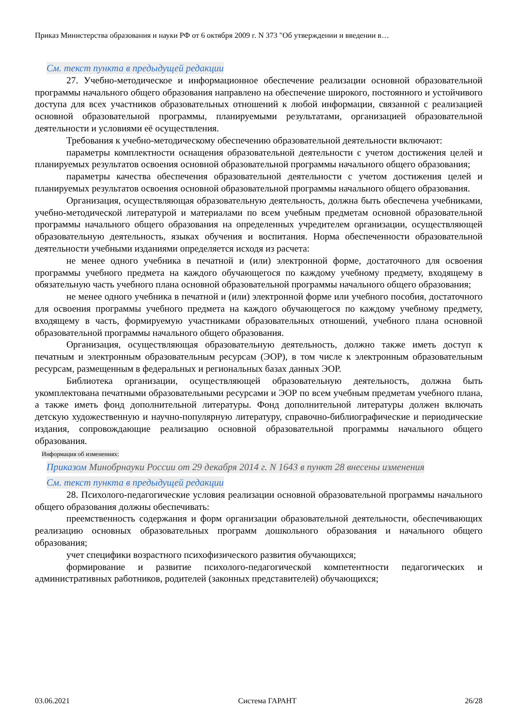Приказ Министерства образования и науки РФ от 6 октября 2009 г. N 373 "Об утверждении и введении в…
См. текст пункта в предыдущей редакции
27. Учебно-методическое и информационное обеспечение реализации основной образовательной программы начального общего образования направлено на обеспечение широкого, постоянного и устойчивого доступа для всех участников образовательных отношений к любой информации, связанной с реализацией основной образовательной программы, планируемыми результатами, организацией образовательной деятельности и условиями её осуществления.
Требования к учебно-методическому обеспечению образовательной деятельности включают:
параметры комплектности оснащения образовательной деятельности с учетом достижения целей и планируемых результатов освоения основной образовательной программы начального общего образования;
параметры качества обеспечения образовательной деятельности с учетом достижения целей и планируемых результатов освоения основной образовательной программы начального общего образования.
Организация, осуществляющая образовательную деятельность, должна быть обеспечена учебниками, учебно-методической литературой и материалами по всем учебным предметам основной образовательной программы начального общего образования на определенных учредителем организации, осуществляющей образовательную деятельность, языках обучения и воспитания. Норма обеспеченности образовательной деятельности учебными изданиями определяется исходя из расчета:
не менее одного учебника в печатной и (или) электронной форме, достаточного для освоения программы учебного предмета на каждого обучающегося по каждому учебному предмету, входящему в обязательную часть учебного плана основной образовательной программы начального общего образования;
не менее одного учебника в печатной и (или) электронной форме или учебного пособия, достаточного для освоения программы учебного предмета на каждого обучающегося по каждому учебному предмету, входящему в часть, формируемую участниками образовательных отношений, учебного плана основной образовательной программы начального общего образования.
Организация, осуществляющая образовательную деятельность, должно также иметь доступ к печатным и электронным образовательным ресурсам (ЭОР), в том числе к электронным образовательным ресурсам, размещенным в федеральных и региональных базах данных ЭОР.
Библиотека организации, осуществляющей образовательную деятельность, должна быть укомплектована печатными образовательными ресурсами и ЭОР по всем учебным предметам учебного плана, а также иметь фонд дополнительной литературы. Фонд дополнительной литературы должен включать детскую художественную и научно-популярную литературу, справочно-библиографические и периодические издания, сопровождающие реализацию основной образовательной программы начального общего образования.
Информация об изменениях:
Приказом Минобрнауки России от 29 декабря 2014 г. N 1643 в пункт 28 внесены изменения
См. текст пункта в предыдущей редакции
28. Психолого-педагогические условия реализации основной образовательной программы начального общего образования должны обеспечивать:
преемственность содержания и форм организации образовательной деятельности, обеспечивающих реализацию основных образовательных программ дошкольного образования и начального общего образования;
учет специфики возрастного психофизического развития обучающихся;
формирование и развитие психолого-педагогической компетентности педагогических и административных работников, родителей (законных представителей) обучающихся;
03.06.2021 Система ГАРАНТ 26/28